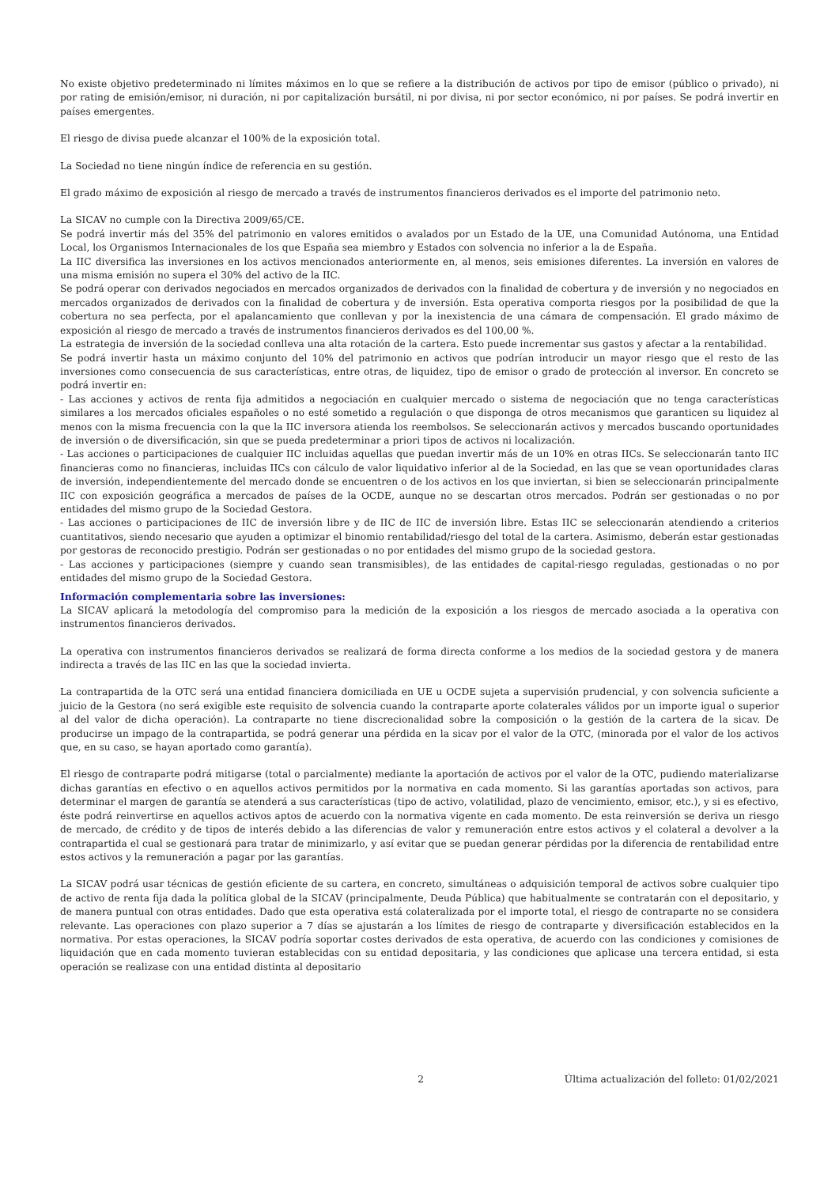No existe objetivo predeterminado ni límites máximos en lo que se refiere a la distribución de activos por tipo de emisor (público o privado), ni por rating de emisión/emisor, ni duración, ni por capitalización bursátil, ni por divisa, ni por sector económico, ni por países. Se podrá invertir en países emergentes.
El riesgo de divisa puede alcanzar el 100% de la exposición total.
La Sociedad no tiene ningún índice de referencia en su gestión.
El grado máximo de exposición al riesgo de mercado a través de instrumentos financieros derivados es el importe del patrimonio neto.
La SICAV no cumple con la Directiva 2009/65/CE.
Se podrá invertir más del 35% del patrimonio en valores emitidos o avalados por un Estado de la UE, una Comunidad Autónoma, una Entidad Local, los Organismos Internacionales de los que España sea miembro y Estados con solvencia no inferior a la de España.
La IIC diversifica las inversiones en los activos mencionados anteriormente en, al menos, seis emisiones diferentes. La inversión en valores de una misma emisión no supera el 30% del activo de la IIC.
Se podrá operar con derivados negociados en mercados organizados de derivados con la finalidad de cobertura y de inversión y no negociados en mercados organizados de derivados con la finalidad de cobertura y de inversión. Esta operativa comporta riesgos por la posibilidad de que la cobertura no sea perfecta, por el apalancamiento que conllevan y por la inexistencia de una cámara de compensación. El grado máximo de exposición al riesgo de mercado a través de instrumentos financieros derivados es del 100,00 %.
La estrategia de inversión de la sociedad conlleva una alta rotación de la cartera. Esto puede incrementar sus gastos y afectar a la rentabilidad.
Se podrá invertir hasta un máximo conjunto del 10% del patrimonio en activos que podrían introducir un mayor riesgo que el resto de las inversiones como consecuencia de sus características, entre otras, de liquidez, tipo de emisor o grado de protección al inversor. En concreto se podrá invertir en:
- Las acciones y activos de renta fija admitidos a negociación en cualquier mercado o sistema de negociación que no tenga características similares a los mercados oficiales españoles o no esté sometido a regulación o que disponga de otros mecanismos que garanticen su liquidez al menos con la misma frecuencia con la que la IIC inversora atienda los reembolsos. Se seleccionarán activos y mercados buscando oportunidades de inversión o de diversificación, sin que se pueda predeterminar a priori tipos de activos ni localización.
- Las acciones o participaciones de cualquier IIC incluidas aquellas que puedan invertir más de un 10% en otras IICs. Se seleccionarán tanto IIC financieras como no financieras, incluidas IICs con cálculo de valor liquidativo inferior al de la Sociedad, en las que se vean oportunidades claras de inversión, independientemente del mercado donde se encuentren o de los activos en los que inviertan, si bien se seleccionarán principalmente IIC con exposición geográfica a mercados de países de la OCDE, aunque no se descartan otros mercados. Podrán ser gestionadas o no por entidades del mismo grupo de la Sociedad Gestora.
- Las acciones o participaciones de IIC de inversión libre y de IIC de IIC de inversión libre. Estas IIC se seleccionarán atendiendo a criterios cuantitativos, siendo necesario que ayuden a optimizar el binomio rentabilidad/riesgo del total de la cartera. Asimismo, deberán estar gestionadas por gestoras de reconocido prestigio. Podrán ser gestionadas o no por entidades del mismo grupo de la sociedad gestora.
- Las acciones y participaciones (siempre y cuando sean transmisibles), de las entidades de capital-riesgo reguladas, gestionadas o no por entidades del mismo grupo de la Sociedad Gestora.
Información complementaria sobre las inversiones:
La SICAV aplicará la metodología del compromiso para la medición de la exposición a los riesgos de mercado asociada a la operativa con instrumentos financieros derivados.
La operativa con instrumentos financieros derivados se realizará de forma directa conforme a los medios de la sociedad gestora y de manera indirecta a través de las IIC en las que la sociedad invierta.
La contrapartida de la OTC será una entidad financiera domiciliada en UE u OCDE sujeta a supervisión prudencial, y con solvencia suficiente a juicio de la Gestora (no será exigible este requisito de solvencia cuando la contraparte aporte colaterales válidos por un importe igual o superior al del valor de dicha operación). La contraparte no tiene discrecionalidad sobre la composición o la gestión de la cartera de la sicav. De producirse un impago de la contrapartida, se podrá generar una pérdida en la sicav por el valor de la OTC, (minorada por el valor de los activos que, en su caso, se hayan aportado como garantía).
El riesgo de contraparte podrá mitigarse (total o parcialmente) mediante la aportación de activos por el valor de la OTC, pudiendo materializarse dichas garantías en efectivo o en aquellos activos permitidos por la normativa en cada momento. Si las garantías aportadas son activos, para determinar el margen de garantía se atenderá a sus características (tipo de activo, volatilidad, plazo de vencimiento, emisor, etc.), y si es efectivo, éste podrá reinvertirse en aquellos activos aptos de acuerdo con la normativa vigente en cada momento. De esta reinversión se deriva un riesgo de mercado, de crédito y de tipos de interés debido a las diferencias de valor y remuneración entre estos activos y el colateral a devolver a la contrapartida el cual se gestionará para tratar de minimizarlo, y así evitar que se puedan generar pérdidas por la diferencia de rentabilidad entre estos activos y la remuneración a pagar por las garantías.
La SICAV podrá usar técnicas de gestión eficiente de su cartera, en concreto, simultáneas o adquisición temporal de activos sobre cualquier tipo de activo de renta fija dada la política global de la SICAV (principalmente, Deuda Pública) que habitualmente se contratarán con el depositario, y de manera puntual con otras entidades. Dado que esta operativa está colateralizada por el importe total, el riesgo de contraparte no se considera relevante. Las operaciones con plazo superior a 7 días se ajustarán a los límites de riesgo de contraparte y diversificación establecidos en la normativa. Por estas operaciones, la SICAV podría soportar costes derivados de esta operativa, de acuerdo con las condiciones y comisiones de liquidación que en cada momento tuvieran establecidas con su entidad depositaria, y las condiciones que aplicase una tercera entidad, si esta operación se realizase con una entidad distinta al depositario
2 Última actualización del folleto: 01/02/2021